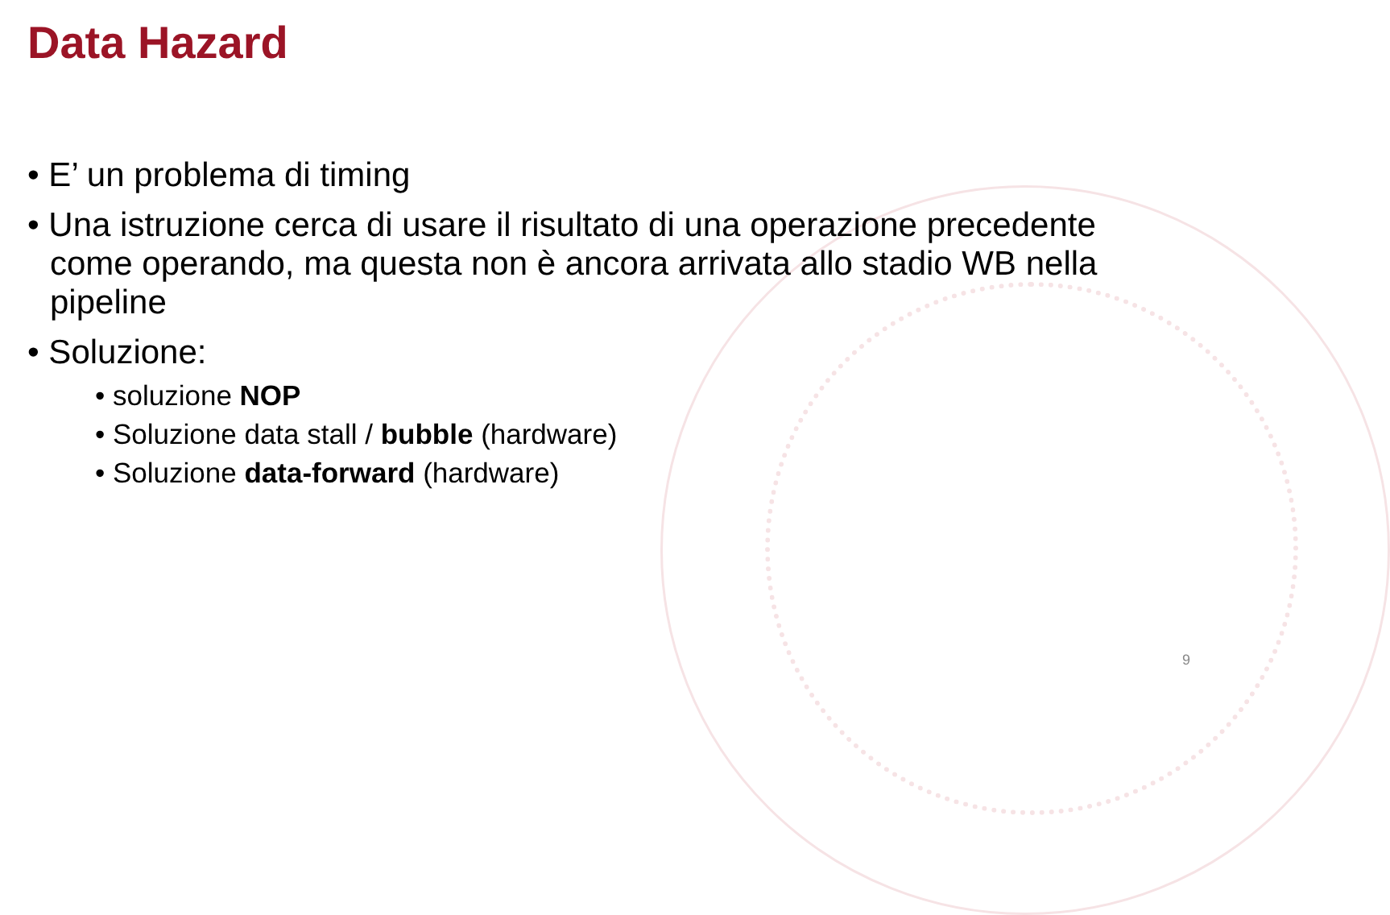Data Hazard
• E’ un problema di timing
• Una istruzione cerca di usare il risultato di una operazione precedente come operando, ma questa non è ancora arrivata allo stadio WB nella pipeline
• Soluzione:
• soluzione NOP
• Soluzione data stall / bubble (hardware)
• Soluzione data-forward (hardware)
9